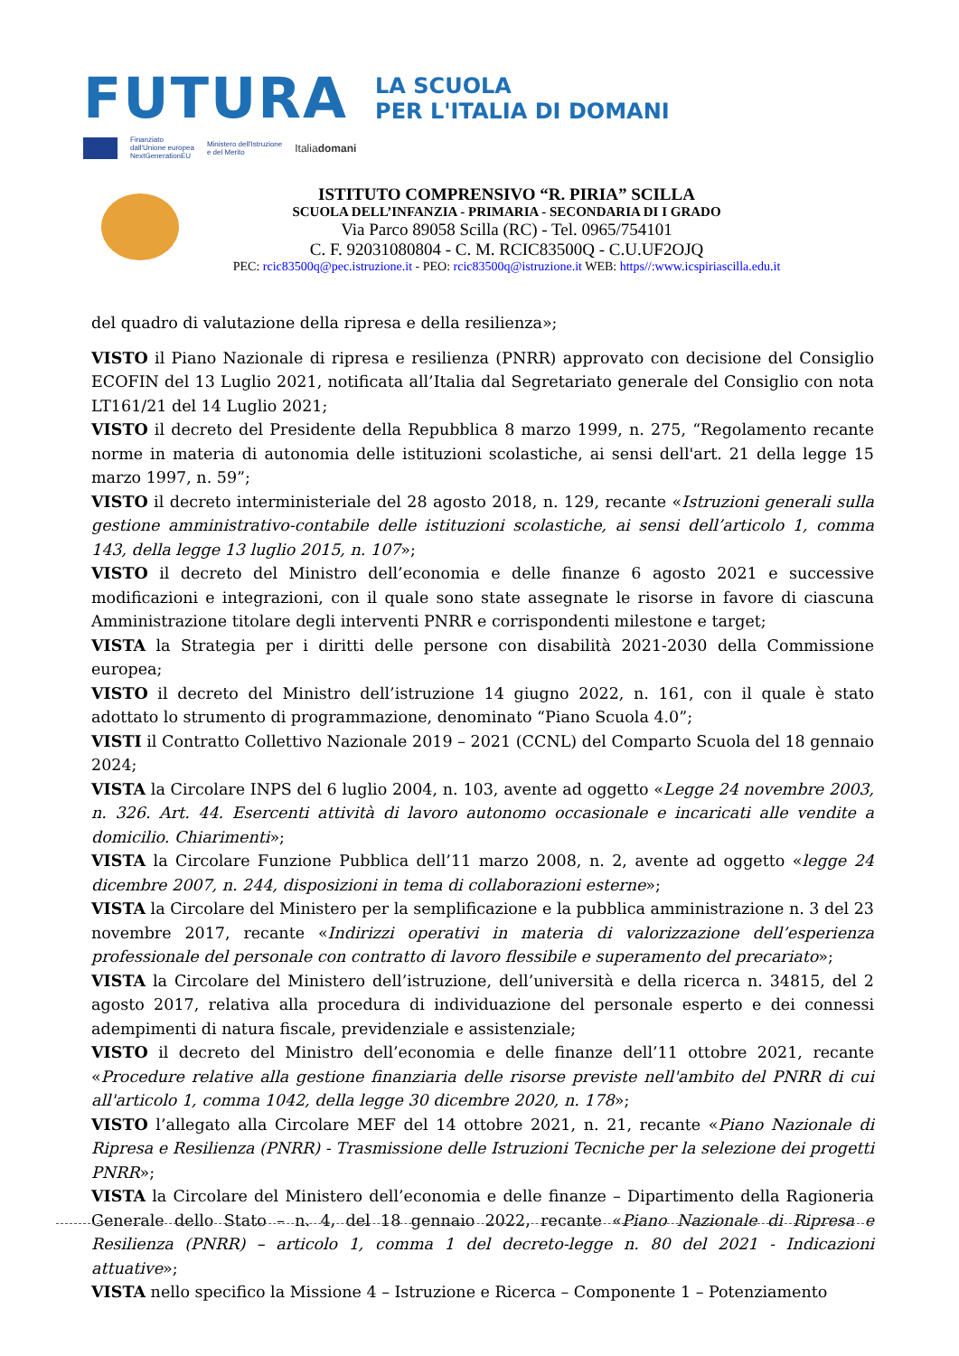FUTURA
LA SCUOLA
PER L'ITALIA DI DOMANI
Finanziato
dall'Unione europea
NextGenerationEU
Ministero dell'Istruzione
e del Merito
Italiadomani
ISTITUTO COMPRENSIVO “R. PIRIA” SCILLA
SCUOLA DELL’INFANZIA - PRIMARIA - SECONDARIA DI I GRADO
Via Parco 89058 Scilla (RC) - Tel. 0965/754101
C. F. 92031080804 - C. M. RCIC83500Q - C.U.UF2OJQ
PEC: rcic83500q@pec.istruzione.it - PEO: rcic83500q@istruzione.it WEB: https//:www.icspiriascilla.edu.it
del quadro di valutazione della ripresa e della resilienza»;
VISTO il Piano Nazionale di ripresa e resilienza (PNRR) approvato con decisione del Consiglio ECOFIN del 13 Luglio 2021, notificata all’Italia dal Segretariato generale del Consiglio con nota LT161/21 del 14 Luglio 2021;
VISTO il decreto del Presidente della Repubblica 8 marzo 1999, n. 275, “Regolamento recante norme in materia di autonomia delle istituzioni scolastiche, ai sensi dell'art. 21 della legge 15 marzo 1997, n. 59”;
VISTO il decreto interministeriale del 28 agosto 2018, n. 129, recante «Istruzioni generali sulla gestione amministrativo-contabile delle istituzioni scolastiche, ai sensi dell’articolo 1, comma 143, della legge 13 luglio 2015, n. 107»;
VISTO il decreto del Ministro dell’economia e delle finanze 6 agosto 2021 e successive modificazioni e integrazioni, con il quale sono state assegnate le risorse in favore di ciascuna Amministrazione titolare degli interventi PNRR e corrispondenti milestone e target;
VISTA la Strategia per i diritti delle persone con disabilità 2021-2030 della Commissione europea;
VISTO il decreto del Ministro dell’istruzione 14 giugno 2022, n. 161, con il quale è stato adottato lo strumento di programmazione, denominato “Piano Scuola 4.0”;
VISTI il Contratto Collettivo Nazionale 2019 – 2021 (CCNL) del Comparto Scuola del 18 gennaio 2024;
VISTA la Circolare INPS del 6 luglio 2004, n. 103, avente ad oggetto «Legge 24 novembre 2003, n. 326. Art. 44. Esercenti attività di lavoro autonomo occasionale e incaricati alle vendite a domicilio. Chiarimenti»;
VISTA la Circolare Funzione Pubblica dell’11 marzo 2008, n. 2, avente ad oggetto «legge 24 dicembre 2007, n. 244, disposizioni in tema di collaborazioni esterne»;
VISTA la Circolare del Ministero per la semplificazione e la pubblica amministrazione n. 3 del 23 novembre 2017, recante «Indirizzi operativi in materia di valorizzazione dell’esperienza professionale del personale con contratto di lavoro flessibile e superamento del precariato»;
VISTA la Circolare del Ministero dell’istruzione, dell’università e della ricerca n. 34815, del 2 agosto 2017, relativa alla procedura di individuazione del personale esperto e dei connessi adempimenti di natura fiscale, previdenziale e assistenziale;
VISTO il decreto del Ministro dell’economia e delle finanze dell’11 ottobre 2021, recante «Procedure relative alla gestione finanziaria delle risorse previste nell'ambito del PNRR di cui all'articolo 1, comma 1042, della legge 30 dicembre 2020, n. 178»;
VISTO l’allegato alla Circolare MEF del 14 ottobre 2021, n. 21, recante «Piano Nazionale di Ripresa e Resilienza (PNRR) - Trasmissione delle Istruzioni Tecniche per la selezione dei progetti PNRR»;
VISTA la Circolare del Ministero dell’economia e delle finanze – Dipartimento della Ragioneria Generale dello Stato – n. 4, del 18 gennaio 2022, recante «Piano Nazionale di Ripresa e Resilienza (PNRR) – articolo 1, comma 1 del decreto-legge n. 80 del 2021 - Indicazioni attuative»;
VISTA nello specifico la Missione 4 – Istruzione e Ricerca – Componente 1 – Potenziamento